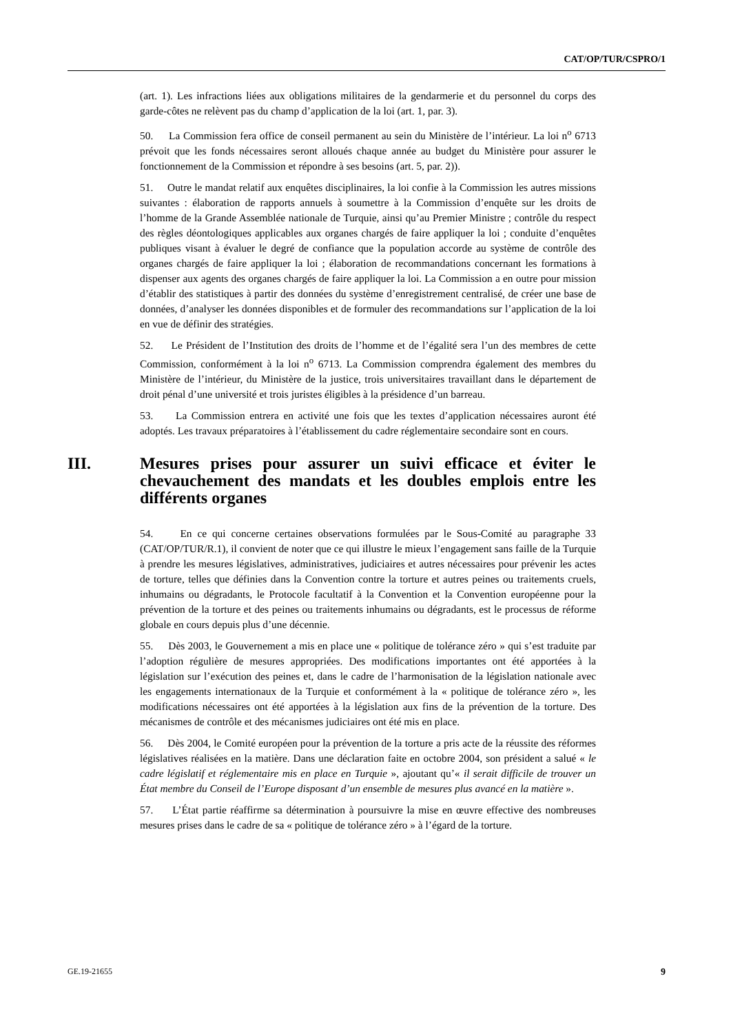CAT/OP/TUR/CSPRO/1
(art. 1). Les infractions liées aux obligations militaires de la gendarmerie et du personnel du corps des garde-côtes ne relèvent pas du champ d’application de la loi (art. 1, par. 3).
50. La Commission fera office de conseil permanent au sein du Ministère de l’intérieur. La loi n<sup>o</sup> 6713 prévoit que les fonds nécessaires seront alloués chaque année au budget du Ministère pour assurer le fonctionnement de la Commission et répondre à ses besoins (art. 5, par. 2)).
51. Outre le mandat relatif aux enquêtes disciplinaires, la loi confie à la Commission les autres missions suivantes : élaboration de rapports annuels à soumettre à la Commission d’enquête sur les droits de l’homme de la Grande Assemblée nationale de Turquie, ainsi qu’au Premier Ministre ; contrôle du respect des règles déontologiques applicables aux organes chargés de faire appliquer la loi ; conduite d’enquêtes publiques visant à évaluer le degré de confiance que la population accorde au système de contrôle des organes chargés de faire appliquer la loi ; élaboration de recommandations concernant les formations à dispenser aux agents des organes chargés de faire appliquer la loi. La Commission a en outre pour mission d’établir des statistiques à partir des données du système d’enregistrement centralisé, de créer une base de données, d’analyser les données disponibles et de formuler des recommandations sur l’application de la loi en vue de définir des stratégies.
52. Le Président de l’Institution des droits de l’homme et de l’égalité sera l’un des membres de cette Commission, conformément à la loi n<sup>o</sup> 6713. La Commission comprendra également des membres du Ministère de l’intérieur, du Ministère de la justice, trois universitaires travaillant dans le département de droit pénal d’une université et trois juristes éligibles à la présidence d’un barreau.
53. La Commission entrera en activité une fois que les textes d’application nécessaires auront été adoptés. Les travaux préparatoires à l’établissement du cadre réglementaire secondaire sont en cours.
III. Mesures prises pour assurer un suivi efficace et éviter le chevauchement des mandats et les doubles emplois entre les différents organes
54. En ce qui concerne certaines observations formulées par le Sous-Comité au paragraphe 33 (CAT/OP/TUR/R.1), il convient de noter que ce qui illustre le mieux l’engagement sans faille de la Turquie à prendre les mesures législatives, administratives, judiciaires et autres nécessaires pour prévenir les actes de torture, telles que définies dans la Convention contre la torture et autres peines ou traitements cruels, inhumains ou dégradants, le Protocole facultatif à la Convention et la Convention européenne pour la prévention de la torture et des peines ou traitements inhumains ou dégradants, est le processus de réforme globale en cours depuis plus d’une décennie.
55. Dès 2003, le Gouvernement a mis en place une « politique de tolérance zéro » qui s’est traduite par l’adoption régulière de mesures appropriées. Des modifications importantes ont été apportées à la législation sur l’exécution des peines et, dans le cadre de l’harmonisation de la législation nationale avec les engagements internationaux de la Turquie et conformément à la « politique de tolérance zéro », les modifications nécessaires ont été apportées à la législation aux fins de la prévention de la torture. Des mécanismes de contrôle et des mécanismes judiciaires ont été mis en place.
56. Dès 2004, le Comité européen pour la prévention de la torture a pris acte de la réussite des réformes législatives réalisées en la matière. Dans une déclaration faite en octobre 2004, son président a salué « le cadre législatif et réglementaire mis en place en Turquie », ajoutant qu’« il serait difficile de trouver un État membre du Conseil de l’Europe disposant d’un ensemble de mesures plus avancé en la matière ».
57. L’État partie réaffirme sa détermination à poursuivre la mise en œuvre effective des nombreuses mesures prises dans le cadre de sa « politique de tolérance zéro » à l’égard de la torture.
GE.19-21655 9